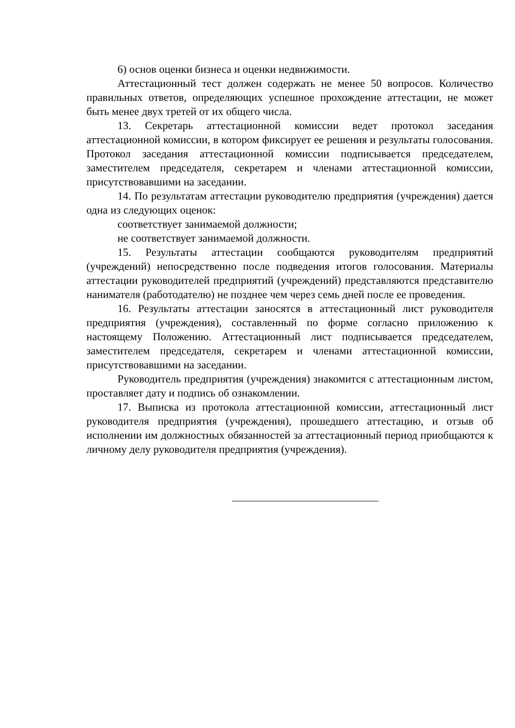6) основ оценки бизнеса и оценки недвижимости.
Аттестационный тест должен содержать не менее 50 вопросов. Количество правильных ответов, определяющих успешное прохождение аттестации, не может быть менее двух третей от их общего числа.
13. Секретарь аттестационной комиссии ведет протокол заседания аттестационной комиссии, в котором фиксирует ее решения и результаты голосования. Протокол заседания аттестационной комиссии подписывается председателем, заместителем председателя, секретарем и членами аттестационной комиссии, присутствовавшими на заседании.
14. По результатам аттестации руководителю предприятия (учреждения) дается одна из следующих оценок:
соответствует занимаемой должности;
не соответствует занимаемой должности.
15. Результаты аттестации сообщаются руководителям предприятий (учреждений) непосредственно после подведения итогов голосования. Материалы аттестации руководителей предприятий (учреждений) представляются представителю нанимателя (работодателю) не позднее чем через семь дней после ее проведения.
16. Результаты аттестации заносятся в аттестационный лист руководителя предприятия (учреждения), составленный по форме согласно приложению к настоящему Положению. Аттестационный лист подписывается председателем, заместителем председателя, секретарем и членами аттестационной комиссии, присутствовавшими на заседании.
Руководитель предприятия (учреждения) знакомится с аттестационным листом, проставляет дату и подпись об ознакомлении.
17. Выписка из протокола аттестационной комиссии, аттестационный лист руководителя предприятия (учреждения), прошедшего аттестацию, и отзыв об исполнении им должностных обязанностей за аттестационный период приобщаются к личному делу руководителя предприятия (учреждения).